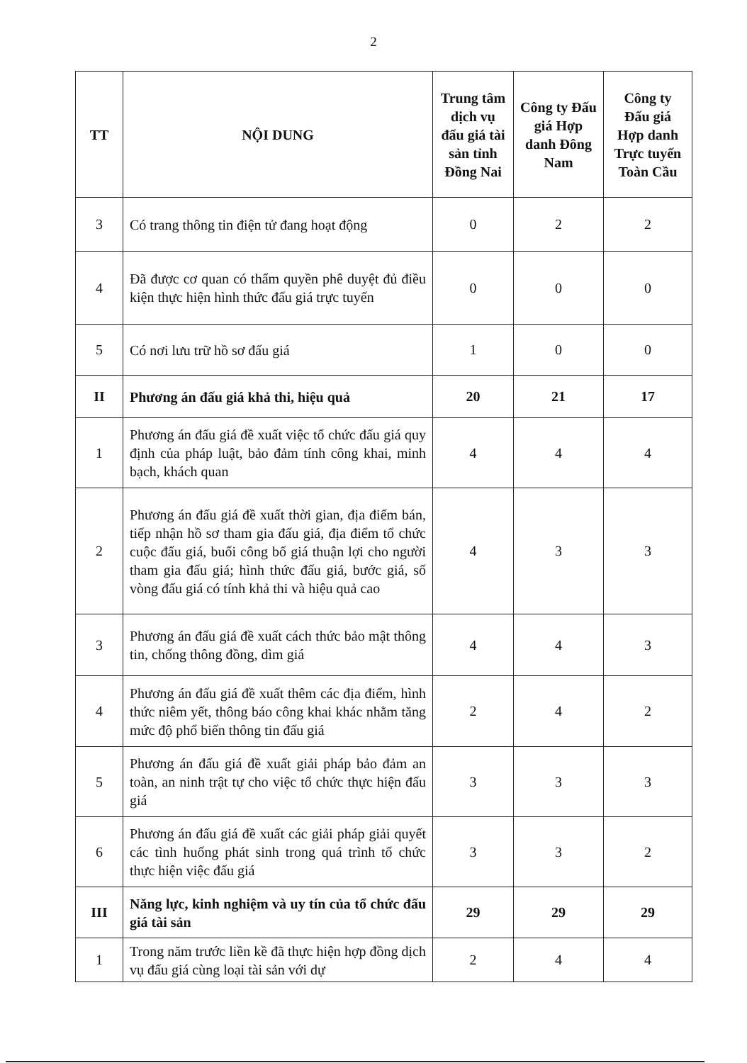2
| TT | NỘI DUNG | Trung tâm dịch vụ đấu giá tài sản tỉnh Đồng Nai | Công ty Đấu giá Hợp danh Đông Nam | Công ty Đấu giá Hợp danh Trực tuyến Toàn Cầu |
| --- | --- | --- | --- | --- |
| 3 | Có trang thông tin điện tử đang hoạt động | 0 | 2 | 2 |
| 4 | Đã được cơ quan có thẩm quyền phê duyệt đủ điều kiện thực hiện hình thức đấu giá trực tuyến | 0 | 0 | 0 |
| 5 | Có nơi lưu trữ hồ sơ đấu giá | 1 | 0 | 0 |
| II | Phương án đấu giá khả thi, hiệu quả | 20 | 21 | 17 |
| 1 | Phương án đấu giá đề xuất việc tổ chức đấu giá quy định của pháp luật, bảo đảm tính công khai, minh bạch, khách quan | 4 | 4 | 4 |
| 2 | Phương án đấu giá đề xuất thời gian, địa điểm bán, tiếp nhận hồ sơ tham gia đấu giá, địa điểm tổ chức cuộc đấu giá, buổi công bố giá thuận lợi cho người tham gia đấu giá; hình thức đấu giá, bước giá, số vòng đấu giá có tính khả thi và hiệu quả cao | 4 | 3 | 3 |
| 3 | Phương án đấu giá đề xuất cách thức bảo mật thông tin, chống thông đồng, dìm giá | 4 | 4 | 3 |
| 4 | Phương án đấu giá đề xuất thêm các địa điểm, hình thức niêm yết, thông báo công khai khác nhằm tăng mức độ phổ biến thông tin đấu giá | 2 | 4 | 2 |
| 5 | Phương án đấu giá đề xuất giải pháp bảo đảm an toàn, an ninh trật tự cho việc tổ chức thực hiện đấu giá | 3 | 3 | 3 |
| 6 | Phương án đấu giá đề xuất các giải pháp giải quyết các tình huống phát sinh trong quá trình tổ chức thực hiện việc đấu giá | 3 | 3 | 2 |
| III | Năng lực, kinh nghiệm và uy tín của tổ chức đấu giá tài sản | 29 | 29 | 29 |
| 1 | Trong năm trước liền kề đã thực hiện hợp đồng dịch vụ đấu giá cùng loại tài sản với dự | 2 | 4 | 4 |